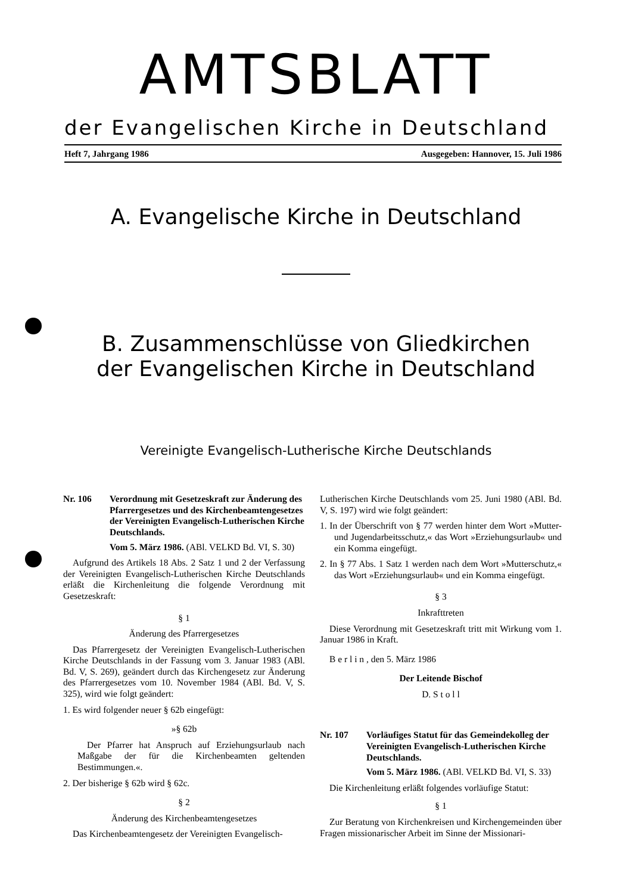AMTSBLATT
der Evangelischen Kirche in Deutschland
Heft 7, Jahrgang 1986 Ausgegeben: Hannover, 15. Juli 1986
A. Evangelische Kirche in Deutschland
B. Zusammenschlüsse von Gliedkirchen
der Evangelischen Kirche in Deutschland
Vereinigte Evangelisch-Lutherische Kirche Deutschlands
Nr. 106 Verordnung mit Gesetzeskraft zur Änderung des Pfarrergesetzes und des Kirchenbeamtengesetzes der Vereinigten Evangelisch-Lutherischen Kirche Deutschlands.
Vom 5. März 1986. (ABl. VELKD Bd. VI, S. 30)
Aufgrund des Artikels 18 Abs. 2 Satz 1 und 2 der Verfassung der Vereinigten Evangelisch-Lutherischen Kirche Deutschlands erläßt die Kirchenleitung die folgende Verordnung mit Gesetzeskraft:
§ 1
Änderung des Pfarrergesetzes
Das Pfarrergesetz der Vereinigten Evangelisch-Lutherischen Kirche Deutschlands in der Fassung vom 3. Januar 1983 (ABl. Bd. V, S. 269), geändert durch das Kirchengesetz zur Änderung des Pfarrergesetzes vom 10. November 1984 (ABl. Bd. V, S. 325), wird wie folgt geändert:
1. Es wird folgender neuer § 62b eingefügt:
»§ 62b
Der Pfarrer hat Anspruch auf Erziehungsurlaub nach Maßgabe der für die Kirchenbeamten geltenden Bestimmungen.«.
2. Der bisherige § 62b wird § 62c.
§ 2
Änderung des Kirchenbeamtengesetzes
Das Kirchenbeamtengesetz der Vereinigten Evangelisch-
Lutherischen Kirche Deutschlands vom 25. Juni 1980 (ABl. Bd. V, S. 197) wird wie folgt geändert:
1. In der Überschrift von § 77 werden hinter dem Wort »Mutter- und Jugendarbeitsschutz,« das Wort »Erziehungsurlaub« und ein Komma eingefügt.
2. In § 77 Abs. 1 Satz 1 werden nach dem Wort »Mutterschutz,« das Wort »Erziehungsurlaub« und ein Komma eingefügt.
§ 3
Inkrafttreten
Diese Verordnung mit Gesetzeskraft tritt mit Wirkung vom 1. Januar 1986 in Kraft.
B e r l i n , den 5. März 1986
Der Leitende Bischof
D. S t o l l
Nr. 107 Vorläufiges Statut für das Gemeindekolleg der Vereinigten Evangelisch-Lutherischen Kirche Deutschlands.
Vom 5. März 1986. (ABl. VELKD Bd. VI, S. 33)
Die Kirchenleitung erläßt folgendes vorläufige Statut:
§ 1
Zur Beratung von Kirchenkreisen und Kirchengemeinden über Fragen missionarischer Arbeit im Sinne der Missionari-